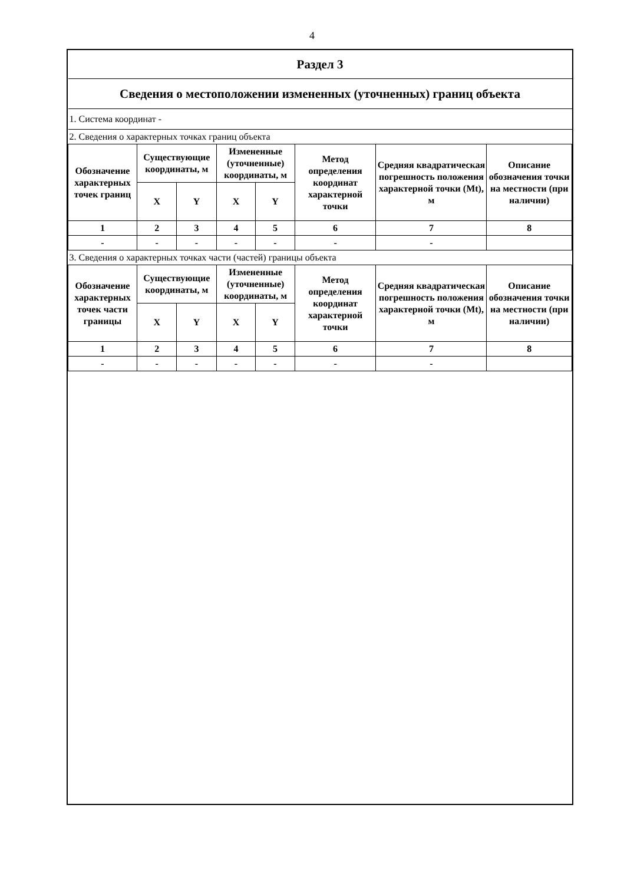4
| Раздел 3 | | | | | | | |
| Сведения о местоположении измененных (уточненных) границ объекта | | | | | | | |
| 1. Система координат - | | | | | | | |
| 2. Сведения о характерных точках границ объекта | | | | | | | |
| Обозначение характерных точек границ | Существующие координаты, м | | Измененные (уточненные) координаты, м | | Метод определения координат характерной точки | Средняя квадратическая погрешность положения характерной точки (Mt), м | Описание обозначения точки на местности (при наличии) |
| | X | Y | X | Y | | | |
| 1 | 2 | 3 | 4 | 5 | 6 | 7 | 8 |
| - | - | - | - | - | - | - | |
| 3. Сведения о характерных точках части (частей) границы объекта | | | | | | | |
| Обозначение характерных точек части границы | Существующие координаты, м | | Измененные (уточненные) координаты, м | | Метод определения координат характерной точки | Средняя квадратическая погрешность положения характерной точки (Mt), м | Описание обозначения точки на местности (при наличии) |
| | X | Y | X | Y | | | |
| 1 | 2 | 3 | 4 | 5 | 6 | 7 | 8 |
| - | - | - | - | - | - | - | |